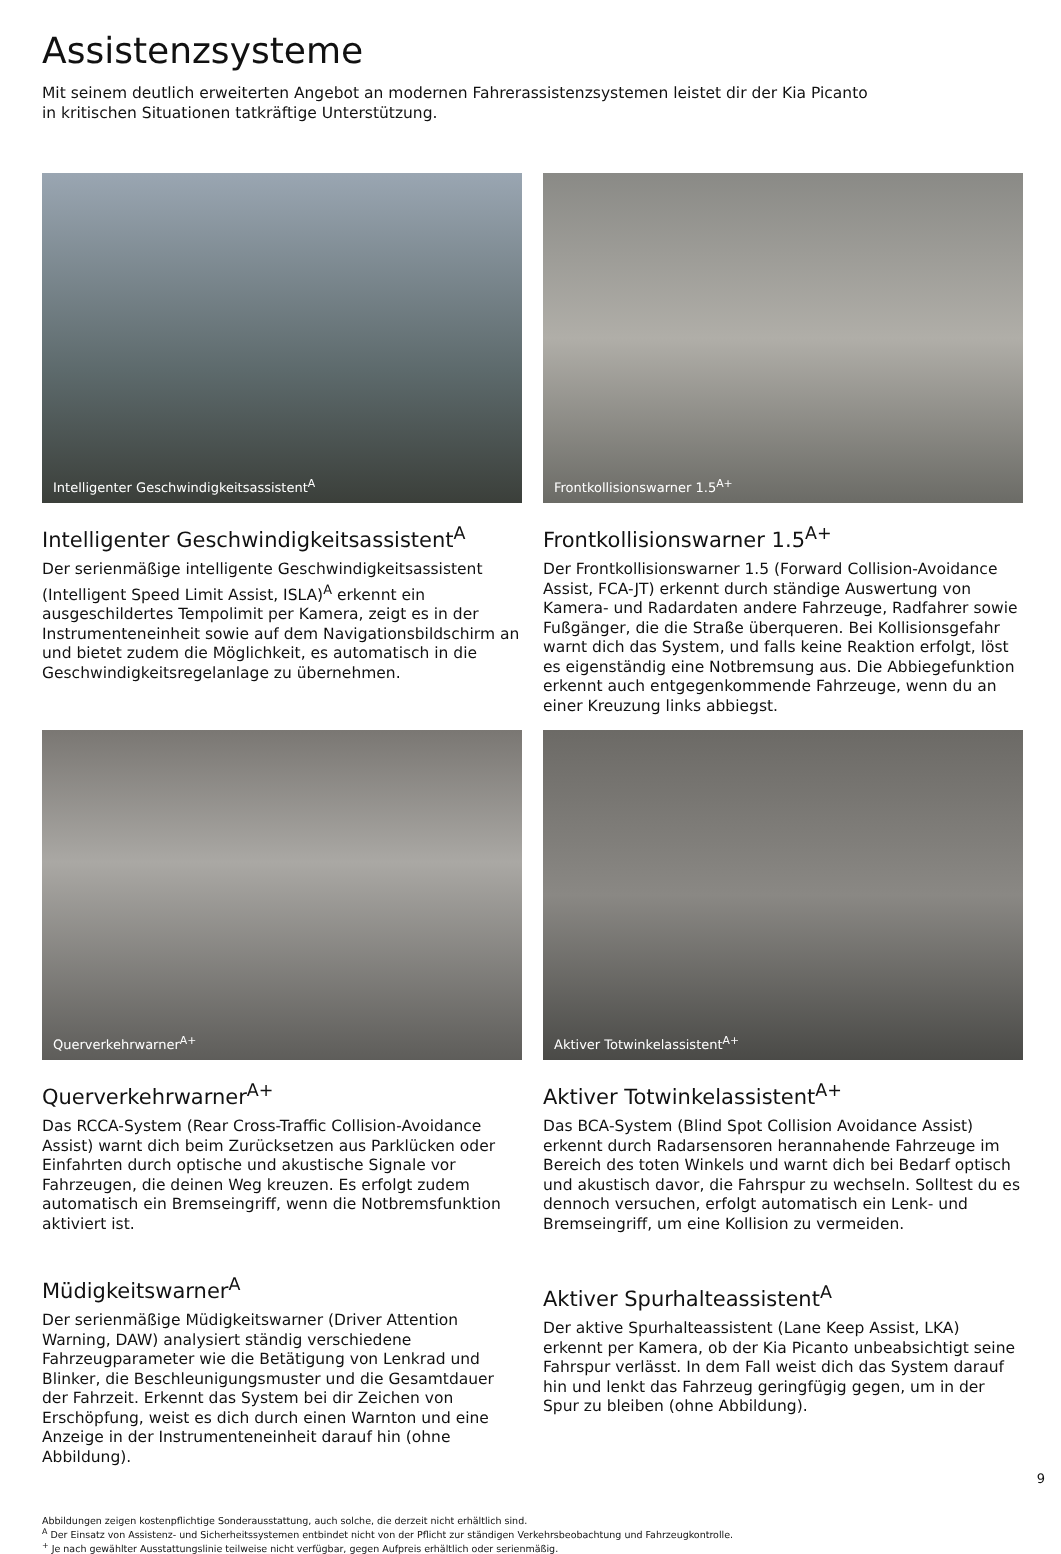Assistenzsysteme
Mit seinem deutlich erweiterten Angebot an modernen Fahrerassistenzsystemen leistet dir der Kia Picanto
in kritischen Situationen tatkräftige Unterstützung.
Intelligenter Geschwindigkeitsassistent<sup>A</sup>
Intelligenter Geschwindigkeitsassistent<sup>A</sup>
Der serienmäßige intelligente Geschwindigkeitsassistent (Intelligent Speed Limit Assist, ISLA)<sup>A</sup> erkennt ein ausgeschildertes Tempolimit per Kamera, zeigt es in der Instrumenteneinheit sowie auf dem Navigationsbildschirm an und bietet zudem die Möglichkeit, es automatisch in die Geschwindigkeitsregelanlage zu übernehmen.
Frontkollisionswarner 1.5<sup>A+</sup>
Frontkollisionswarner 1.5<sup>A+</sup>
Der Frontkollisionswarner 1.5 (Forward Collision-Avoidance Assist, FCA-JT) erkennt durch ständige Auswertung von Kamera- und Radardaten andere Fahrzeuge, Radfahrer sowie Fußgänger, die die Straße überqueren. Bei Kollisionsgefahr warnt dich das System, und falls keine Reaktion erfolgt, löst es eigenständig eine Notbremsung aus. Die Abbiegefunktion erkennt auch entgegenkommende Fahrzeuge, wenn du an einer Kreuzung links abbiegst.
Querverkehrwarner<sup>A+</sup>
Querverkehrwarner<sup>A+</sup>
Das RCCA-System (Rear Cross-Traffic Collision-Avoidance Assist) warnt dich beim Zurücksetzen aus Parklücken oder Einfahrten durch optische und akustische Signale vor Fahrzeugen, die deinen Weg kreuzen. Es erfolgt zudem automatisch ein Bremseingriff, wenn die Notbremsfunktion aktiviert ist.
Müdigkeitswarner<sup>A</sup>
Der serienmäßige Müdigkeitswarner (Driver Attention Warning, DAW) analysiert ständig verschiedene Fahrzeugparameter wie die Betätigung von Lenkrad und Blinker, die Beschleunigungsmuster und die Gesamtdauer der Fahrzeit. Erkennt das System bei dir Zeichen von Erschöpfung, weist es dich durch einen Warnton und eine Anzeige in der Instrumenteneinheit darauf hin (ohne Abbildung).
Aktiver Totwinkelassistent<sup>A+</sup>
Aktiver Totwinkelassistent<sup>A+</sup>
Das BCA-System (Blind Spot Collision Avoidance Assist) erkennt durch Radarsensoren herannahende Fahrzeuge im Bereich des toten Winkels und warnt dich bei Bedarf optisch und akustisch davor, die Fahrspur zu wechseln. Solltest du es dennoch versuchen, erfolgt automatisch ein Lenk- und Bremseingriff, um eine Kollision zu vermeiden.
Aktiver Spurhalteassistent<sup>A</sup>
Der aktive Spurhalteassistent (Lane Keep Assist, LKA) erkennt per Kamera, ob der Kia Picanto unbeabsichtigt seine Fahrspur verlässt. In dem Fall weist dich das System darauf hin und lenkt das Fahrzeug geringfügig gegen, um in der Spur zu bleiben (ohne Abbildung).
Abbildungen zeigen kostenpflichtige Sonderausstattung, auch solche, die derzeit nicht erhältlich sind.
<sup>A</sup> Der Einsatz von Assistenz- und Sicherheitssystemen entbindet nicht von der Pflicht zur ständigen Verkehrsbeobachtung und Fahrzeugkontrolle.
<sup>+</sup> Je nach gewählter Ausstattungslinie teilweise nicht verfügbar, gegen Aufpreis erhältlich oder serienmäßig.
9